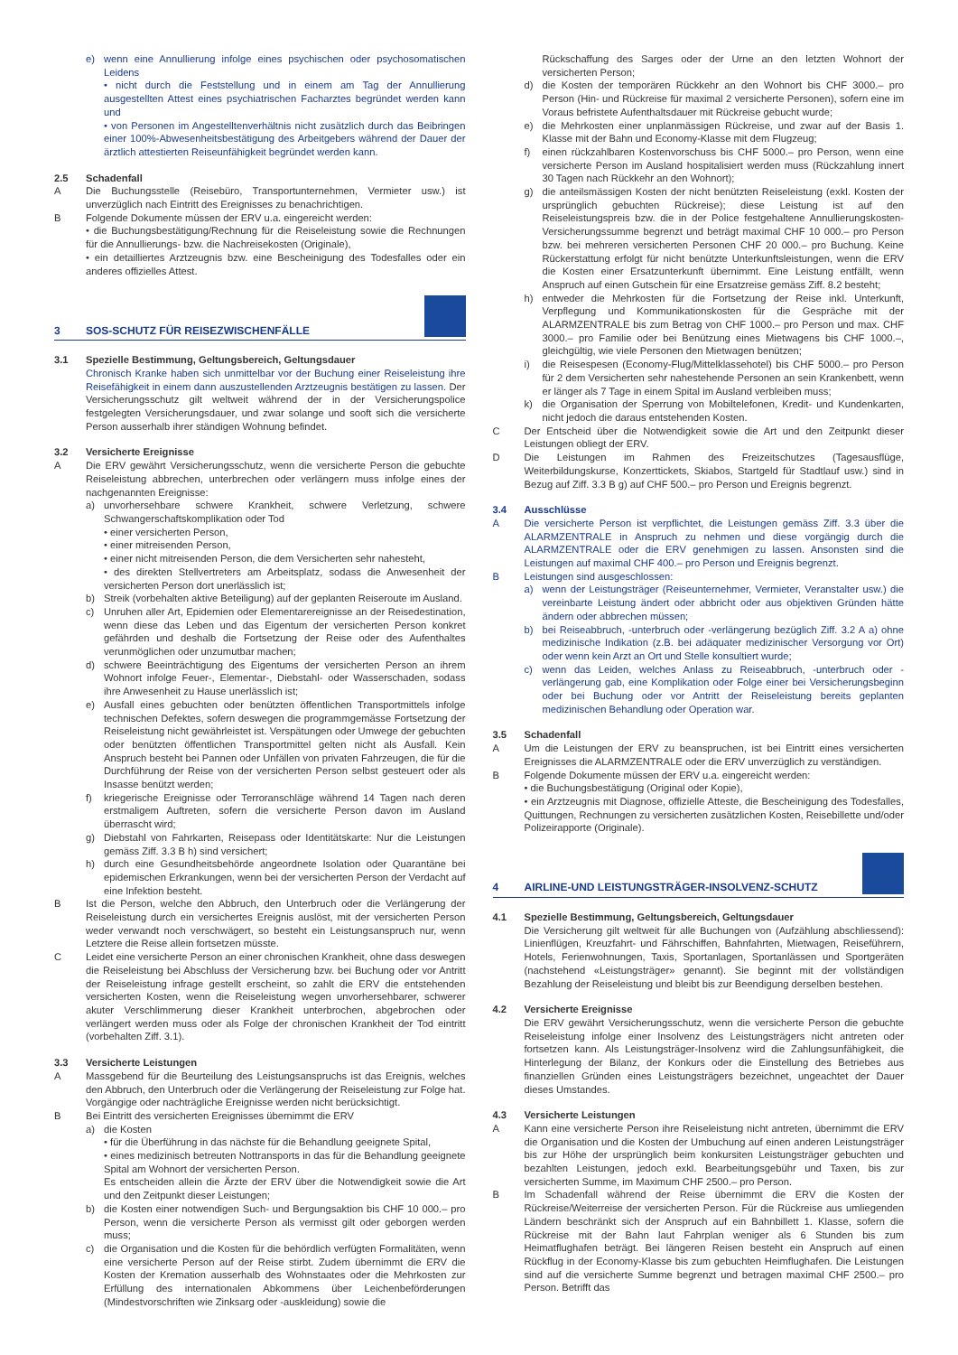e) wenn eine Annullierung infolge eines psychischen oder psychosomatischen Leidens
• nicht durch die Feststellung und in einem am Tag der Annullierung ausgestellten Attest eines psychiatrischen Facharztes begründet werden kann und
• von Personen im Angestelltenverhältnis nicht zusätzlich durch das Beibringen einer 100%-Abwesenheitsbestätigung des Arbeitgebers während der Dauer der ärztlich attestierten Reiseunfähigkeit begründet werden kann.
2.5 Schadenfall
A Die Buchungsstelle (Reisebüro, Transportunternehmen, Vermieter usw.) ist unverzüglich nach Eintritt des Ereignisses zu benachrichtigen.
B Folgende Dokumente müssen der ERV u.a. eingereicht werden:
• die Buchungsbestätigung/Rechnung für die Reiseleistung sowie die Rechnungen für die Annullierungs- bzw. die Nachreisekosten (Originale),
• ein detailliertes Arztzeugnis bzw. eine Bescheinigung des Todesfalles oder ein anderes offizielles Attest.
3 SOS-SCHUTZ FÜR REISEZWISCHENFÄLLE
3.1 Spezielle Bestimmung, Geltungsbereich, Geltungsdauer
Chronisch Kranke haben sich unmittelbar vor der Buchung einer Reiseleistung ihre Reisefähigkeit in einem dann auszustellenden Arztzeugnis bestätigen zu lassen. Der Versicherungsschutz gilt weltweit während der in der Versicherungspolice festgelegten Versicherungsdauer, und zwar solange und sooft sich die versicherte Person ausserhalb ihrer ständigen Wohnung befindet.
3.2 Versicherte Ereignisse
A Die ERV gewährt Versicherungsschutz, wenn die versicherte Person die gebuchte Reiseleistung abbrechen, unterbrechen oder verlängern muss infolge eines der nachgenannten Ereignisse:
a) unvorhersehbare schwere Krankheit, schwere Verletzung, schwere Schwangerschaftskomplikation oder Tod
• einer versicherten Person,
• einer mitreisenden Person,
• einer nicht mitreisenden Person, die dem Versicherten sehr nahesteht,
• des direkten Stellvertreters am Arbeitsplatz, sodass die Anwesenheit der versicherten Person dort unerlässlich ist;
b) Streik (vorbehalten aktive Beteiligung) auf der geplanten Reiseroute im Ausland.
c) Unruhen aller Art, Epidemien oder Elementarereignisse an der Reisedestination, wenn diese das Leben und das Eigentum der versicherten Person konkret gefährden und deshalb die Fortsetzung der Reise oder des Aufenthaltes verunmöglichen oder unzumutbar machen;
d) schwere Beeinträchtigung des Eigentums der versicherten Person an ihrem Wohnort infolge Feuer-, Elementar-, Diebstahl- oder Wasserschaden, sodass ihre Anwesenheit zu Hause unerlässlich ist;
e) Ausfall eines gebuchten oder benützten öffentlichen Transportmittels infolge technischen Defektes, sofern deswegen die programmgemässe Fortsetzung der Reiseleistung nicht gewährleistet ist. Verspätungen oder Umwege der gebuchten oder benützten öffentlichen Transportmittel gelten nicht als Ausfall. Kein Anspruch besteht bei Pannen oder Unfällen von privaten Fahrzeugen, die für die Durchführung der Reise von der versicherten Person selbst gesteuert oder als Insasse benützt werden;
f) kriegerische Ereignisse oder Terroranschläge während 14 Tagen nach deren erstmaligem Auftreten, sofern die versicherte Person davon im Ausland überrascht wird;
g) Diebstahl von Fahrkarten, Reisepass oder Identitätskarte: Nur die Leistungen gemäss Ziff. 3.3 B h) sind versichert;
h) durch eine Gesundheitsbehörde angeordnete Isolation oder Quarantäne bei epidemischen Erkrankungen, wenn bei der versicherten Person der Verdacht auf eine Infektion besteht.
B Ist die Person, welche den Abbruch, den Unterbruch oder die Verlängerung der Reiseleistung durch ein versichertes Ereignis auslöst, mit der versicherten Person weder verwandt noch verschwägert, so besteht ein Leistungsanspruch nur, wenn Letztere die Reise allein fortsetzen müsste.
C Leidet eine versicherte Person an einer chronischen Krankheit, ohne dass deswegen die Reiseleistung bei Abschluss der Versicherung bzw. bei Buchung oder vor Antritt der Reiseleistung infrage gestellt erscheint, so zahlt die ERV die entstehenden versicherten Kosten, wenn die Reiseleistung wegen unvorhersehbarer, schwerer akuter Verschlimmerung dieser Krankheit unterbrochen, abgebrochen oder verlängert werden muss oder als Folge der chronischen Krankheit der Tod eintritt (vorbehalten Ziff. 3.1).
3.3 Versicherte Leistungen
A Massgebend für die Beurteilung des Leistungsanspruchs ist das Ereignis, welches den Abbruch, den Unterbruch oder die Verlängerung der Reiseleistung zur Folge hat. Vorgängige oder nachträgliche Ereignisse werden nicht berücksichtigt.
B Bei Eintritt des versicherten Ereignisses übernimmt die ERV
a) die Kosten
• für die Überführung in das nächste für die Behandlung geeignete Spital,
• eines medizinisch betreuten Nottransports in das für die Behandlung geeignete Spital am Wohnort der versicherten Person.
Es entscheiden allein die Ärzte der ERV über die Notwendigkeit sowie die Art und den Zeitpunkt dieser Leistungen;
b) die Kosten einer notwendigen Such- und Bergungsaktion bis CHF 10 000.– pro Person, wenn die versicherte Person als vermisst gilt oder geborgen werden muss;
c) die Organisation und die Kosten für die behördlich verfügten Formalitäten, wenn eine versicherte Person auf der Reise stirbt. Zudem übernimmt die ERV die Kosten der Kremation ausserhalb des Wohnstaates oder die Mehrkosten zur Erfüllung des internationalen Abkommens über Leichenbeförderungen (Mindestvorschriften wie Zinksarg oder -auskleidung) sowie die
Rückschaffung des Sarges oder der Urne an den letzten Wohnort der versicherten Person;
d) die Kosten der temporären Rückkehr an den Wohnort bis CHF 3000.– pro Person (Hin- und Rückreise für maximal 2 versicherte Personen), sofern eine im Voraus befristete Aufenthaltsdauer mit Rückreise gebucht wurde;
e) die Mehrkosten einer unplanmässigen Rückreise, und zwar auf der Basis 1. Klasse mit der Bahn und Economy-Klasse mit dem Flugzeug;
f) einen rückzahlbaren Kostenvorschuss bis CHF 5000.– pro Person, wenn eine versicherte Person im Ausland hospitalisiert werden muss (Rückzahlung innert 30 Tagen nach Rückkehr an den Wohnort);
g) die anteilsmässigen Kosten der nicht benützten Reiseleistung (exkl. Kosten der ursprünglich gebuchten Rückreise); diese Leistung ist auf den Reiseleistungspreis bzw. die in der Police festgehaltene Annullierungskosten-Versicherungssumme begrenzt und beträgt maximal CHF 10 000.– pro Person bzw. bei mehreren versicherten Personen CHF 20 000.– pro Buchung. Keine Rückerstattung erfolgt für nicht benützte Unterkunftsleistungen, wenn die ERV die Kosten einer Ersatzunterkunft übernimmt. Eine Leistung entfällt, wenn Anspruch auf einen Gutschein für eine Ersatzreise gemäss Ziff. 8.2 besteht;
h) entweder die Mehrkosten für die Fortsetzung der Reise inkl. Unterkunft, Verpflegung und Kommunikationskosten für die Gespräche mit der ALARMZENTRALE bis zum Betrag von CHF 1000.– pro Person und max. CHF 3000.– pro Familie oder bei Benützung eines Mietwagens bis CHF 1000.–, gleichgültig, wie viele Personen den Mietwagen benützen;
i) die Reisespesen (Economy-Flug/Mittelklassehotel) bis CHF 5000.– pro Person für 2 dem Versicherten sehr nahestehende Personen an sein Krankenbett, wenn er länger als 7 Tage in einem Spital im Ausland verbleiben muss;
k) die Organisation der Sperrung von Mobiltelefonen, Kredit- und Kundenkarten, nicht jedoch die daraus entstehenden Kosten.
C Der Entscheid über die Notwendigkeit sowie die Art und den Zeitpunkt dieser Leistungen obliegt der ERV.
D Die Leistungen im Rahmen des Freizeitschutzes (Tagesausflüge, Weiterbildungskurse, Konzerttickets, Skiabos, Startgeld für Stadtlauf usw.) sind in Bezug auf Ziff. 3.3 B g) auf CHF 500.– pro Person und Ereignis begrenzt.
3.4 Ausschlüsse
A Die versicherte Person ist verpflichtet, die Leistungen gemäss Ziff. 3.3 über die ALARMZENTRALE in Anspruch zu nehmen und diese vorgängig durch die ALARMZENTRALE oder die ERV genehmigen zu lassen. Ansonsten sind die Leistungen auf maximal CHF 400.– pro Person und Ereignis begrenzt.
B Leistungen sind ausgeschlossen:
a) wenn der Leistungsträger (Reiseunternehmer, Vermieter, Veranstalter usw.) die vereinbarte Leistung ändert oder abbricht oder aus objektiven Gründen hätte ändern oder abbrechen müssen;
b) bei Reiseabbruch, -unterbruch oder -verlängerung bezüglich Ziff. 3.2 A a) ohne medizinische Indikation (z.B. bei adäquater medizinischer Versorgung vor Ort) oder wenn kein Arzt an Ort und Stelle konsultiert wurde;
c) wenn das Leiden, welches Anlass zu Reiseabbruch, -unterbruch oder -verlängerung gab, eine Komplikation oder Folge einer bei Versicherungsbeginn oder bei Buchung oder vor Antritt der Reiseleistung bereits geplanten medizinischen Behandlung oder Operation war.
3.5 Schadenfall
A Um die Leistungen der ERV zu beanspruchen, ist bei Eintritt eines versicherten Ereignisses die ALARMZENTRALE oder die ERV unverzüglich zu verständigen.
B Folgende Dokumente müssen der ERV u.a. eingereicht werden:
• die Buchungsbestätigung (Original oder Kopie),
• ein Arztzeugnis mit Diagnose, offizielle Atteste, die Bescheinigung des Todesfalles, Quittungen, Rechnungen zu versicherten zusätzlichen Kosten, Reisebillette und/oder Polizeirapporte (Originale).
4 AIRLINE-UND LEISTUNGSTRÄGER-INSOLVENZ-SCHUTZ
4.1 Spezielle Bestimmung, Geltungsbereich, Geltungsdauer
Die Versicherung gilt weltweit für alle Buchungen von (Aufzählung abschliessend): Linienflügen, Kreuzfahrt- und Fährschiffen, Bahnfahrten, Mietwagen, Reiseführern, Hotels, Ferienwohnungen, Taxis, Sportanlagen, Sportanlässen und Sportgeräten (nachstehend «Leistungsträger» genannt). Sie beginnt mit der vollständigen Bezahlung der Reiseleistung und bleibt bis zur Beendigung derselben bestehen.
4.2 Versicherte Ereignisse
Die ERV gewährt Versicherungsschutz, wenn die versicherte Person die gebuchte Reiseleistung infolge einer Insolvenz des Leistungsträgers nicht antreten oder fortsetzen kann. Als Leistungsträger-Insolvenz wird die Zahlungsunfähigkeit, die Hinterlegung der Bilanz, der Konkurs oder die Einstellung des Betriebes aus finanziellen Gründen eines Leistungsträgers bezeichnet, ungeachtet der Dauer dieses Umstandes.
4.3 Versicherte Leistungen
A Kann eine versicherte Person ihre Reiseleistung nicht antreten, übernimmt die ERV die Organisation und die Kosten der Umbuchung auf einen anderen Leistungsträger bis zur Höhe der ursprünglich beim konkursiten Leistungsträger gebuchten und bezahlten Leistungen, jedoch exkl. Bearbeitungsgebühr und Taxen, bis zur versicherten Summe, im Maximum CHF 2500.– pro Person.
B Im Schadenfall während der Reise übernimmt die ERV die Kosten der Rückreise/Weiterreise der versicherten Person. Für die Rückreise aus umliegenden Ländern beschränkt sich der Anspruch auf ein Bahnbillett 1. Klasse, sofern die Rückreise mit der Bahn laut Fahrplan weniger als 6 Stunden bis zum Heimatflughafen beträgt. Bei längeren Reisen besteht ein Anspruch auf einen Rückflug in der Economy-Klasse bis zum gebuchten Heimflughafen. Die Leistungen sind auf die versicherte Summe begrenzt und betragen maximal CHF 2500.– pro Person. Betrifft das